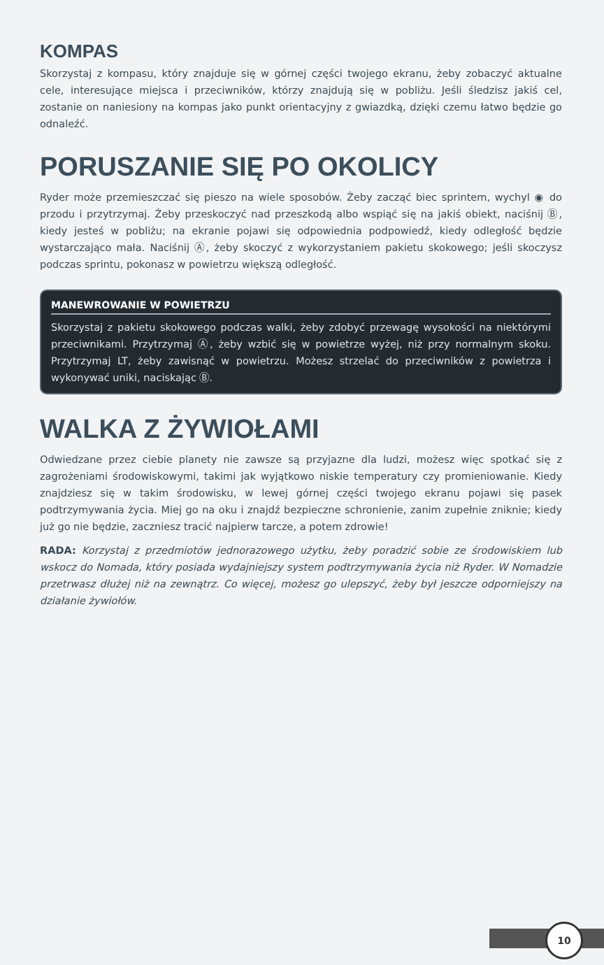KOMPAS
Skorzystaj z kompasu, który znajduje się w górnej części twojego ekranu, żeby zobaczyć aktualne cele, interesujące miejsca i przeciwników, którzy znajdują się w pobliżu. Jeśli śledzisz jakiś cel, zostanie on naniesiony na kompas jako punkt orientacyjny z gwiazdką, dzięki czemu łatwo będzie go odnaleźć.
PORUSZANIE SIĘ PO OKOLICY
Ryder może przemieszczać się pieszo na wiele sposobów. Żeby zacząć biec sprintem, wychyl ◉ do przodu i przytrzymaj. Żeby przeskoczyć nad przeszkodą albo wspiąć się na jakiś obiekt, naciśnij Ⓑ, kiedy jesteś w pobliżu; na ekranie pojawi się odpowiednia podpowiedź, kiedy odległość będzie wystarczająco mała. Naciśnij Ⓐ, żeby skoczyć z wykorzystaniem pakietu skokowego; jeśli skoczysz podczas sprintu, pokonasz w powietrzu większą odległość.
MANEWROWANIE W POWIETRZU
Skorzystaj z pakietu skokowego podczas walki, żeby zdobyć przewagę wysokości na niektórymi przeciwnikami. Przytrzymaj Ⓐ, żeby wzbić się w powietrze wyżej, niż przy normalnym skoku. Przytrzymaj LT, żeby zawisnąć w powietrzu. Możesz strzelać do przeciwników z powietrza i wykonywać uniki, naciskając Ⓑ.
WALKA Z ŻYWIOŁAMI
Odwiedzane przez ciebie planety nie zawsze są przyjazne dla ludzi, możesz więc spotkać się z zagrożeniami środowiskowymi, takimi jak wyjątkowo niskie temperatury czy promieniowanie. Kiedy znajdziesz się w takim środowisku, w lewej górnej części twojego ekranu pojawi się pasek podtrzymywania życia. Miej go na oku i znajdź bezpieczne schronienie, zanim zupełnie zniknie; kiedy już go nie będzie, zaczniesz tracić najpierw tarcze, a potem zdrowie!
RADA: Korzystaj z przedmiotów jednorazowego użytku, żeby poradzić sobie ze środowiskiem lub wskocz do Nomada, który posiada wydajniejszy system podtrzymywania życia niż Ryder. W Nomadzie przetrwasz dłużej niż na zewnątrz. Co więcej, możesz go ulepszyć, żeby był jeszcze odporniejszy na działanie żywiołów.
10